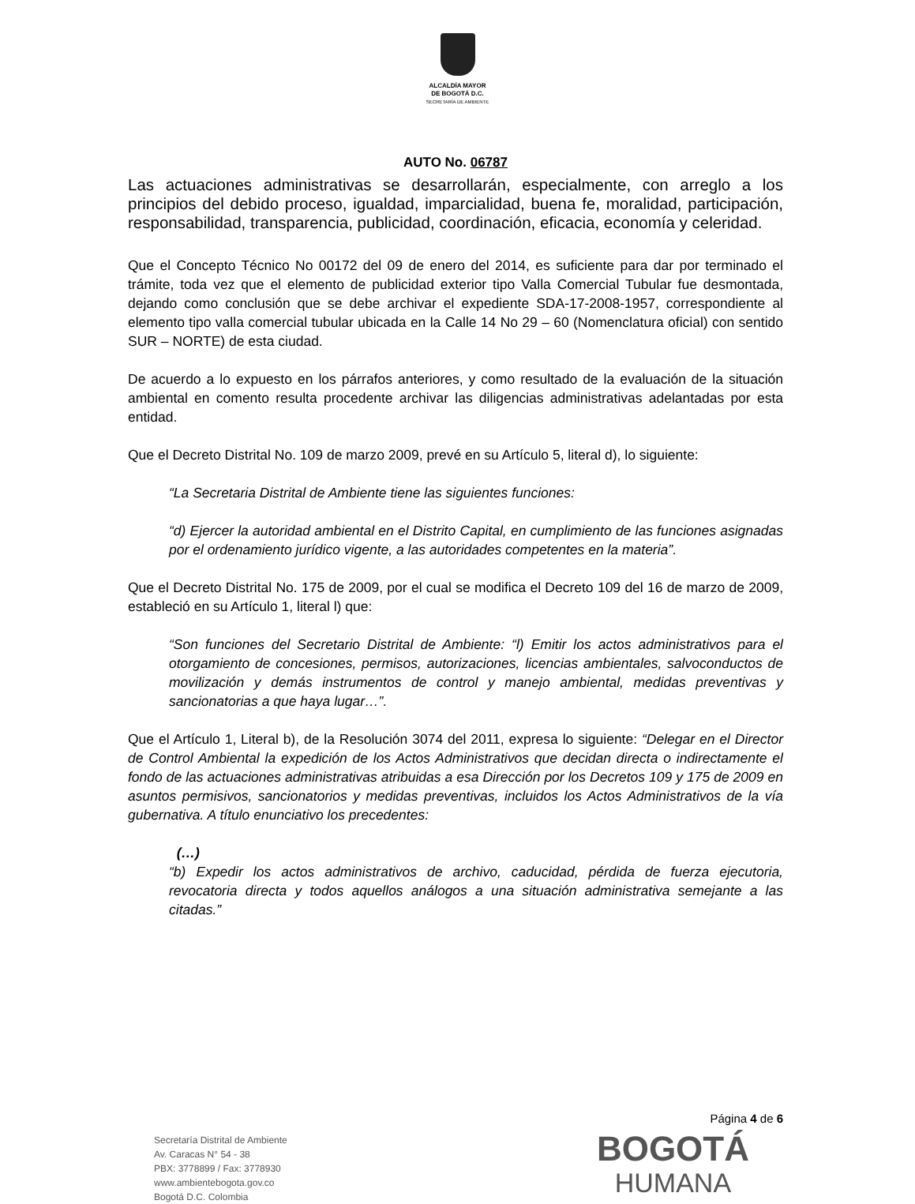ALCALDÍA MAYOR
DE BOGOTÁ D.C.
SECRETARÍA DE AMBIENTE
AUTO No. 06787
Las actuaciones administrativas se desarrollarán, especialmente, con arreglo a los principios del debido proceso, igualdad, imparcialidad, buena fe, moralidad, participación, responsabilidad, transparencia, publicidad, coordinación, eficacia, economía y celeridad.
Que el Concepto Técnico No 00172 del 09 de enero del 2014, es suficiente para dar por terminado el trámite, toda vez que el elemento de publicidad exterior tipo Valla Comercial Tubular fue desmontada, dejando como conclusión que se debe archivar el expediente SDA-17-2008-1957, correspondiente al elemento tipo valla comercial tubular ubicada en la Calle 14 No 29 – 60 (Nomenclatura oficial) con sentido SUR – NORTE) de esta ciudad.
De acuerdo a lo expuesto en los párrafos anteriores, y como resultado de la evaluación de la situación ambiental en comento resulta procedente archivar las diligencias administrativas adelantadas por esta entidad.
Que el Decreto Distrital No. 109 de marzo 2009, prevé en su Artículo 5, literal d), lo siguiente:
“La Secretaria Distrital de Ambiente tiene las siguientes funciones:
“d) Ejercer la autoridad ambiental en el Distrito Capital, en cumplimiento de las funciones asignadas por el ordenamiento jurídico vigente, a las autoridades competentes en la materia”.
Que el Decreto Distrital No. 175 de 2009, por el cual se modifica el Decreto 109 del 16 de marzo de 2009, estableció en su Artículo 1, literal l) que:
“Son funciones del Secretario Distrital de Ambiente: “l) Emitir los actos administrativos para el otorgamiento de concesiones, permisos, autorizaciones, licencias ambientales, salvoconductos de movilización y demás instrumentos de control y manejo ambiental, medidas preventivas y sancionatorias a que haya lugar…”.
Que el Artículo 1, Literal b), de la Resolución 3074 del 2011, expresa lo siguiente: “Delegar en el Director de Control Ambiental la expedición de los Actos Administrativos que decidan directa o indirectamente el fondo de las actuaciones administrativas atribuidas a esa Dirección por los Decretos 109 y 175 de 2009 en asuntos permisivos, sancionatorios y medidas preventivas, incluidos los Actos Administrativos de la vía gubernativa. A título enunciativo los precedentes:
(…)
“b) Expedir los actos administrativos de archivo, caducidad, pérdida de fuerza ejecutoria, revocatoria directa y todos aquellos análogos a una situación administrativa semejante a las citadas.”
Página 4 de 6
Secretaría Distrital de Ambiente
Av. Caracas N° 54 - 38
PBX: 3778899 / Fax: 3778930
www.ambientebogota.gov.co
Bogotá D.C. Colombia
BOGOTÁ
HUMANA